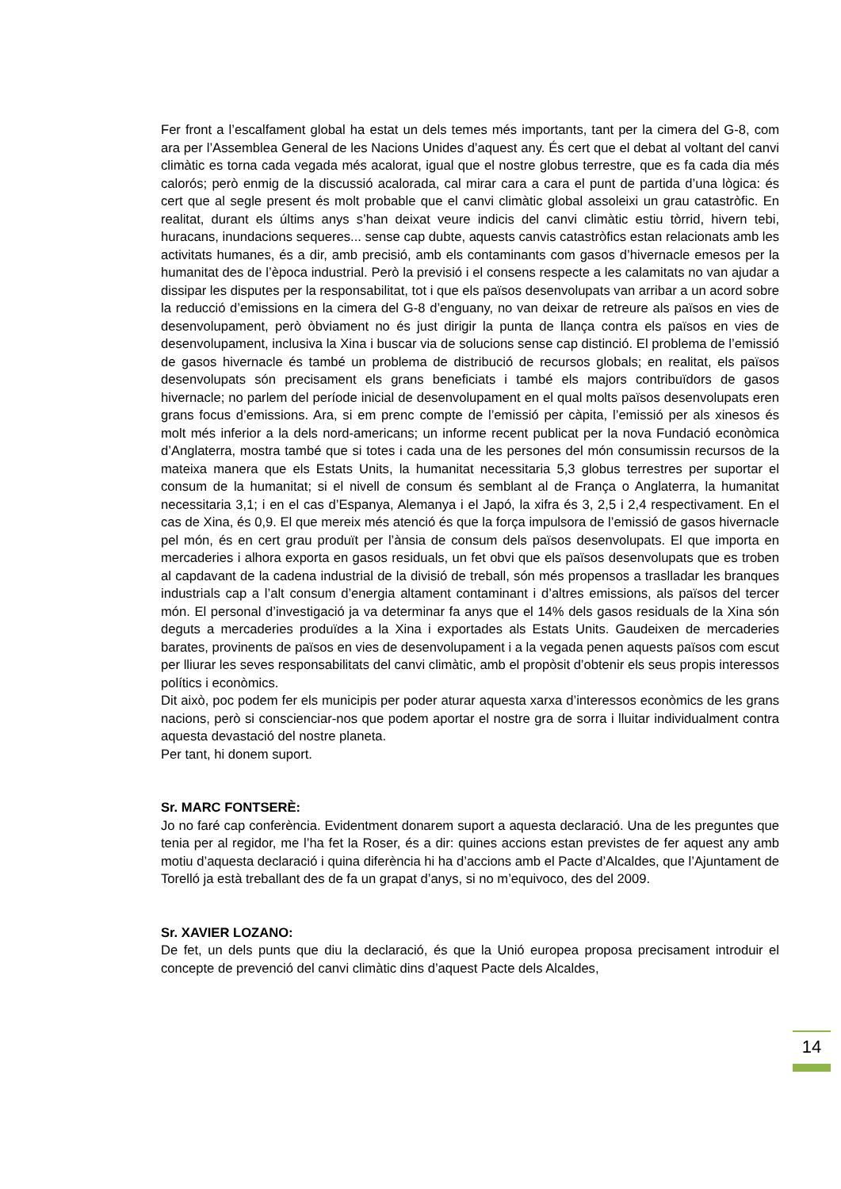Fer front a l’escalfament global ha estat un dels temes més importants, tant per la cimera del G-8, com ara per l’Assemblea General de les Nacions Unides d’aquest any. És cert que el debat al voltant del canvi climàtic es torna cada vegada més acalorat, igual que el nostre globus terrestre, que es fa cada dia més calorós; però enmig de la discussió acalorada, cal mirar cara a cara el punt de partida d’una lògica: és cert que al segle present és molt probable que el canvi climàtic global assoleixi un grau catastròfic. En realitat, durant els últims anys s’han deixat veure indicis del canvi climàtic estiu tòrrid, hivern tebi, huracans, inundacions sequeres... sense cap dubte, aquests canvis catastròfics estan relacionats amb les activitats humanes, és a dir, amb precisió, amb els contaminants com gasos d’hivernacle emesos per la humanitat des de l’època industrial. Però la previsió i el consens respecte a les calamitats no van ajudar a dissipar les disputes per la responsabilitat, tot i que els països desenvolupats van arribar a un acord sobre la reducció d’emissions en la cimera del G-8 d’enguany, no van deixar de retreure als països en vies de desenvolupament, però òbviament no és just dirigir la punta de llança contra els països en vies de desenvolupament, inclusiva la Xina i buscar via de solucions sense cap distinció. El problema de l’emissió de gasos hivernacle és també un problema de distribució de recursos globals; en realitat, els països desenvolupats són precisament els grans beneficiats i també els majors contribuïdors de gasos hivernacle; no parlem del període inicial de desenvolupament en el qual molts països desenvolupats eren grans focus d’emissions. Ara, si em prenc compte de l’emissió per càpita, l’emissió per als xinesos és molt més inferior a la dels nord-americans; un informe recent publicat per la nova Fundació econòmica d’Anglaterra, mostra també que si totes i cada una de les persones del món consumissin recursos de la mateixa manera que els Estats Units, la humanitat necessitaria 5,3 globus terrestres per suportar el consum de la humanitat; si el nivell de consum és semblant al de França o Anglaterra, la humanitat necessitaria 3,1; i en el cas d’Espanya, Alemanya i el Japó, la xifra és 3, 2,5 i 2,4 respectivament. En el cas de Xina, és 0,9. El que mereix més atenció és que la força impulsora de l’emissió de gasos hivernacle pel món, és en cert grau produït per l’ànsia de consum dels països desenvolupats. El que importa en mercaderies i alhora exporta en gasos residuals, un fet obvi que els països desenvolupats que es troben al capdavant de la cadena industrial de la divisió de treball, són més propensos a traslladar les branques industrials cap a l’alt consum d’energia altament contaminant i d’altres emissions, als països del tercer món. El personal d’investigació ja va determinar fa anys que el 14% dels gasos residuals de la Xina són deguts a mercaderies produïdes a la Xina i exportades als Estats Units. Gaudeixen de mercaderies barates, provinents de països en vies de desenvolupament i a la vegada penen aquests països com escut per lliurar les seves responsabilitats del canvi climàtic, amb el propòsit d’obtenir els seus propis interessos polítics i econòmics.
Dit això, poc podem fer els municipis per poder aturar aquesta xarxa d’interessos econòmics de les grans nacions, però si conscienciar-nos que podem aportar el nostre gra de sorra i lluitar individualment contra aquesta devastació del nostre planeta.
Per tant, hi donem suport.
Sr. MARC FONTSERÈ:
Jo no faré cap conferència. Evidentment donarem suport a aquesta declaració. Una de les preguntes que tenia per al regidor, me l’ha fet la Roser, és a dir: quines accions estan previstes de fer aquest any amb motiu d’aquesta declaració i quina diferència hi ha d’accions amb el Pacte d’Alcaldes, que l’Ajuntament de Torelló ja està treballant des de fa un grapat d’anys, si no m’equivoco, des del 2009.
Sr. XAVIER LOZANO:
De fet, un dels punts que diu la declaració, és que la Unió europea proposa precisament introduir el concepte de prevenció del canvi climàtic dins d’aquest Pacte dels Alcaldes,
14